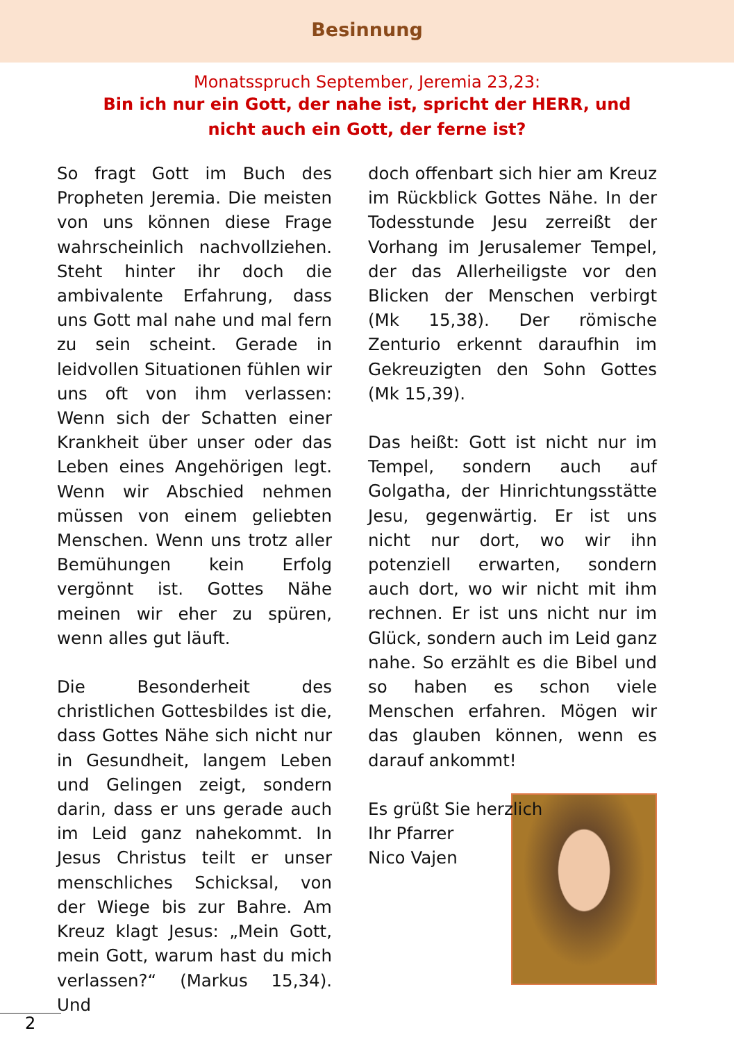Besinnung
Monatsspruch September, Jeremia 23,23:
Bin ich nur ein Gott, der nahe ist, spricht der HERR, und
nicht auch ein Gott, der ferne ist?
So fragt Gott im Buch des Propheten Jeremia. Die meisten von uns können diese Frage wahrscheinlich nachvollziehen. Steht hinter ihr doch die ambivalente Erfahrung, dass uns Gott mal nahe und mal fern zu sein scheint. Gerade in leidvollen Situationen fühlen wir uns oft von ihm verlassen: Wenn sich der Schatten einer Krankheit über unser oder das Leben eines Angehörigen legt. Wenn wir Abschied nehmen müssen von einem geliebten Menschen. Wenn uns trotz aller Bemühungen kein Erfolg vergönnt ist. Gottes Nähe meinen wir eher zu spüren, wenn alles gut läuft.
Die Besonderheit des christlichen Gottesbildes ist die, dass Gottes Nähe sich nicht nur in Gesundheit, langem Leben und Gelingen zeigt, sondern darin, dass er uns gerade auch im Leid ganz nahekommt. In Jesus Christus teilt er unser menschliches Schicksal, von der Wiege bis zur Bahre. Am Kreuz klagt Jesus: „Mein Gott, mein Gott, warum hast du mich verlassen?“ (Markus 15,34). Und
doch offenbart sich hier am Kreuz im Rückblick Gottes Nähe. In der Todesstunde Jesu zerreißt der Vorhang im Jerusalemer Tempel, der das Allerheiligste vor den Blicken der Menschen verbirgt (Mk 15,38). Der römische Zenturio erkennt daraufhin im Gekreuzigten den Sohn Gottes (Mk 15,39).
Das heißt: Gott ist nicht nur im Tempel, sondern auch auf Golgatha, der Hinrichtungsstätte Jesu, gegenwärtig. Er ist uns nicht nur dort, wo wir ihn potenziell erwarten, sondern auch dort, wo wir nicht mit ihm rechnen. Er ist uns nicht nur im Glück, sondern auch im Leid ganz nahe. So erzählt es die Bibel und so haben es schon viele Menschen erfahren. Mögen wir das glauben können, wenn es darauf ankommt!
Es grüßt Sie herzlich
Ihr Pfarrer
Nico Vajen
2